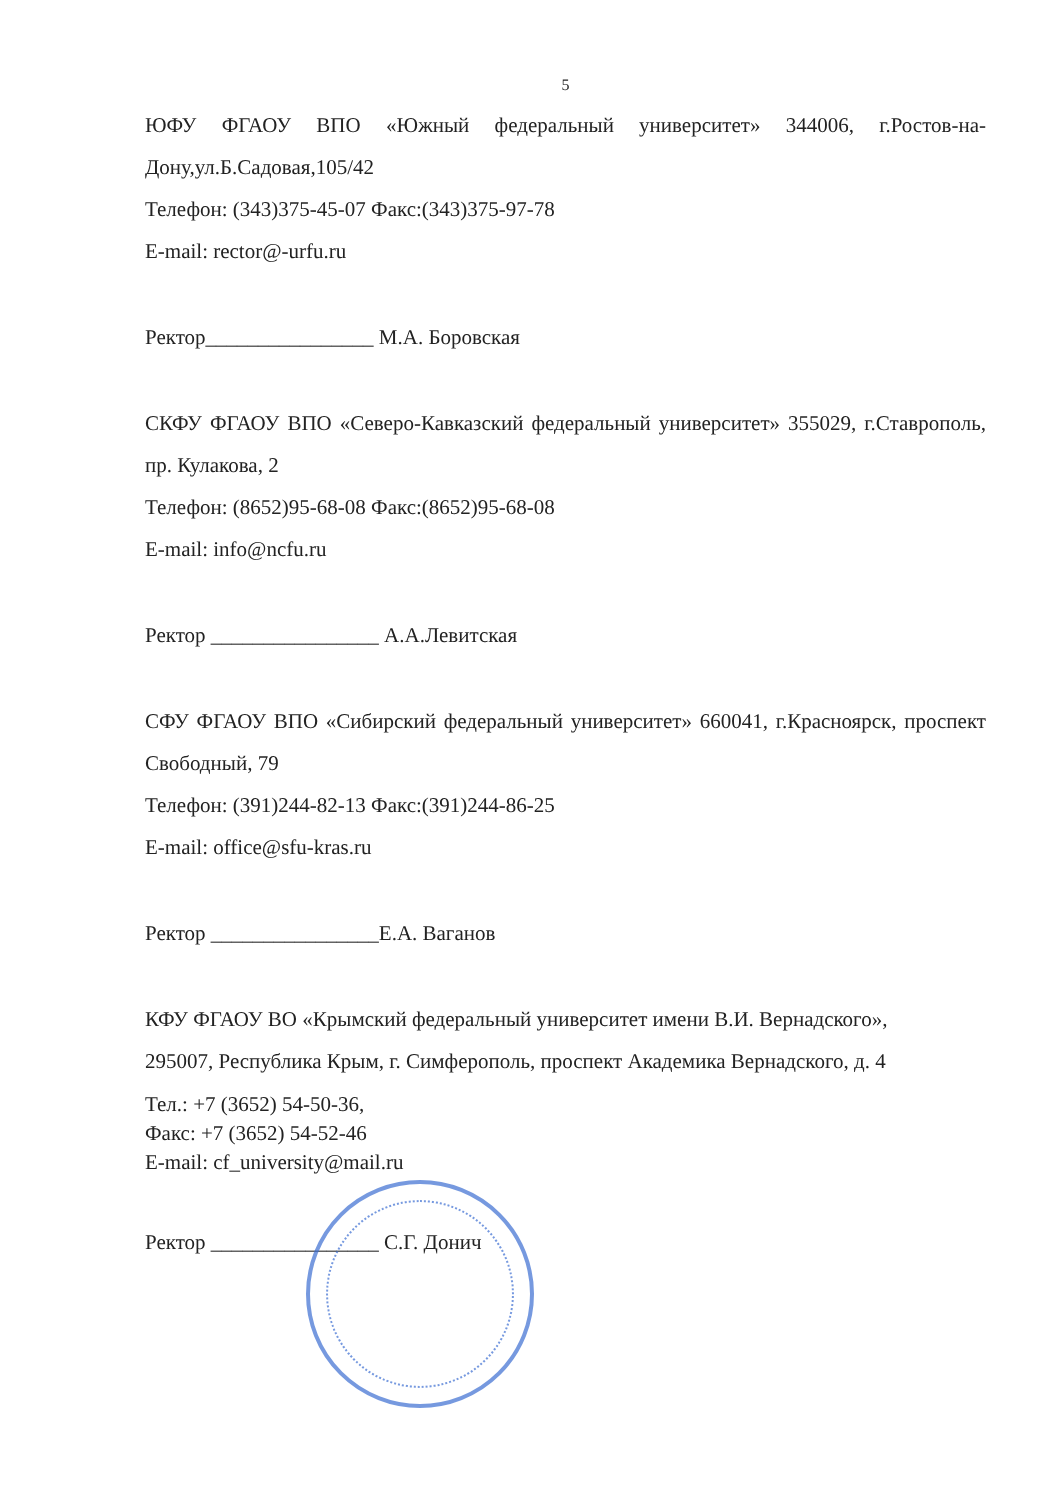5
ЮФУ ФГАОУ ВПО «Южный федеральный университет» 344006, г.Ростов-на-Дону,ул.Б.Садовая,105/42
Телефон: (343)375-45-07 Факс:(343)375-97-78
E-mail: rector@-urfu.ru
Ректор________________ М.А. Боровская
СКФУ ФГАОУ ВПО «Северо-Кавказский федеральный университет» 355029, г.Ставрополь, пр. Кулакова, 2
Телефон: (8652)95-68-08 Факс:(8652)95-68-08
E-mail: info@ncfu.ru
Ректор ________________ А.А.Левитская
СФУ ФГАОУ ВПО «Сибирский федеральный университет» 660041, г.Красноярск, проспект Свободный, 79
Телефон: (391)244-82-13 Факс:(391)244-86-25
E-mail: office@sfu-kras.ru
Ректор ________________Е.А. Ваганов
КФУ ФГАОУ ВО «Крымский федеральный университет имени В.И. Вернадского»,
295007, Республика Крым, г. Симферополь, проспект Академика Вернадского, д. 4
Тел.: +7 (3652) 54-50-36,
Факс: +7 (3652) 54-52-46
E-mail: cf_university@mail.ru
Ректор ________________ С.Г. Донич